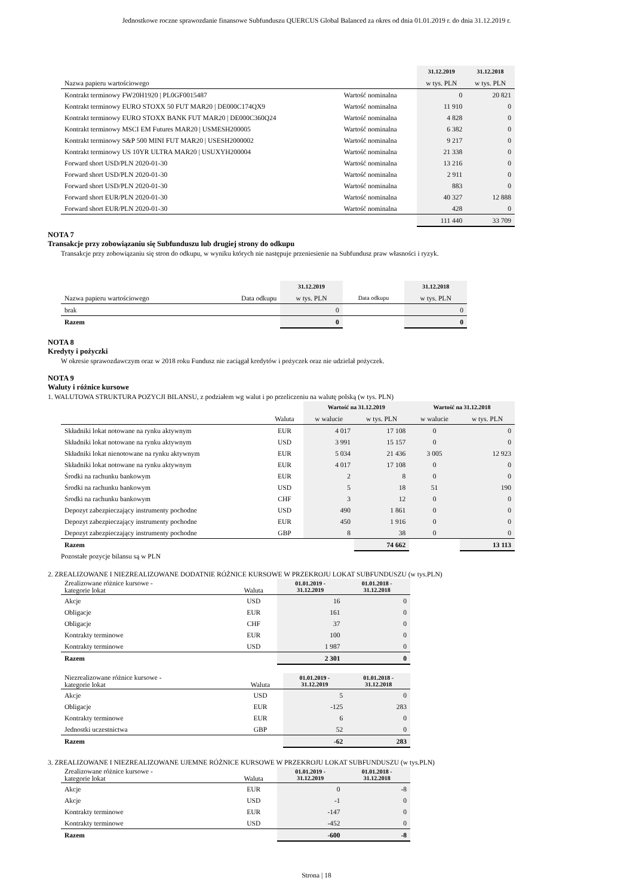Jednostkowe roczne sprawozdanie finansowe Subfunduszu QUERCUS Global Balanced za okres od dnia 01.01.2019 r. do dnia 31.12.2019 r.
| | | 31.12.2019 | 31.12.2018 |
| Nazwa papieru wartościowego | | w tys. PLN | w tys. PLN |
| Kontrakt terminowy FW20H1920 / PL0GF0015487 | Wartość nominalna | 0 | 20 821 |
| Kontrakt terminowy EURO STOXX 50 FUT MAR20 / DE000C174QX9 | Wartość nominalna | 11 910 | 0 |
| Kontrakt terminowy EURO STOXX BANK FUT MAR20 / DE000C360Q24 | Wartość nominalna | 4 828 | 0 |
| Kontrakt terminowy MSCI EM Futures MAR20 / USMESH200005 | Wartość nominalna | 6 382 | 0 |
| Kontrakt terminowy S&P 500 MINI FUT MAR20 / USESH2000002 | Wartość nominalna | 9 217 | 0 |
| Kontrakt terminowy US 10YR ULTRA MAR20 / USUXYH200004 | Wartość nominalna | 21 338 | 0 |
| Forward short USD/PLN 2020-01-30 | Wartość nominalna | 13 216 | 0 |
| Forward short USD/PLN 2020-01-30 | Wartość nominalna | 2 911 | 0 |
| Forward short USD/PLN 2020-01-30 | Wartość nominalna | 883 | 0 |
| Forward short EUR/PLN 2020-01-30 | Wartość nominalna | 40 327 | 12 888 |
| Forward short EUR/PLN 2020-01-30 | Wartość nominalna | 428 | 0 |
| | | 111 440 | 33 709 |
NOTA 7
Transakcje przy zobowiązaniu się Subfunduszu lub drugiej strony do odkupu
Transakcje przy zobowiązaniu się stron do odkupu, w wyniku których nie następuje przeniesienie na Subfundusz praw własności i ryzyk.
| | | 31.12.2019 | | 31.12.2018 |
| Nazwa papieru wartościowego | Data odkupu | w tys. PLN | Data odkupu | w tys. PLN |
| brak | | 0 | | 0 |
| Razem | | 0 | | 0 |
NOTA 8
Kredyty i pożyczki
W okresie sprawozdawczym oraz w 2018 roku Fundusz nie zaciągał kredytów i pożyczek oraz nie udzielał pożyczek.
NOTA 9
Waluty i różnice kursowe
1. WALUTOWA STRUKTURA POZYCJI BILANSU, z podziałem wg walut i po przeliczeniu na walutę polską (w tys. PLN)
| | | Wartość na 31.12.2019 | | Wartość na 31.12.2018 | |
| | Waluta | w walucie | w tys. PLN | w walucie | w tys. PLN |
| Składniki lokat notowane na rynku aktywnym | EUR | 4 017 | 17 108 | 0 | 0 |
| Składniki lokat notowane na rynku aktywnym | USD | 3 991 | 15 157 | 0 | 0 |
| Składniki lokat nienotowane na rynku aktywnym | EUR | 5 034 | 21 436 | 3 005 | 12 923 |
| Składniki lokat notowane na rynku aktywnym | EUR | 4 017 | 17 108 | 0 | 0 |
| Środki na rachunku bankowym | EUR | 2 | 8 | 0 | 0 |
| Środki na rachunku bankowym | USD | 5 | 18 | 51 | 190 |
| Środki na rachunku bankowym | CHF | 3 | 12 | 0 | 0 |
| Depozyt zabezpieczający instrumenty pochodne | USD | 490 | 1 861 | 0 | 0 |
| Depozyt zabezpieczający instrumenty pochodne | EUR | 450 | 1 916 | 0 | 0 |
| Depozyt zabezpieczający instrumenty pochodne | GBP | 8 | 38 | 0 | 0 |
| Razem | | | 74 662 | | 13 113 |
Pozostałe pozycje bilansu są w PLN
2. ZREALIZOWANE I NIEZREALIZOWANE DODATNIE RÓŻNICE KURSOWE W PRZEKROJU LOKAT SUBFUNDUSZU (w tys.PLN)
| Zrealizowane różnice kursowe - kategorie lokat | Waluta | 01.01.2019 - 31.12.2019 | 01.01.2018 - 31.12.2018 |
| Akcje | USD | 16 | 0 |
| Obligacje | EUR | 161 | 0 |
| Obligacje | CHF | 37 | 0 |
| Kontrakty terminowe | EUR | 100 | 0 |
| Kontrakty terminowe | USD | 1 987 | 0 |
| Razem | | 2 301 | 0 |
| Niezrealizowane różnice kursowe - kategorie lokat | Waluta | 01.01.2019 - 31.12.2019 | 01.01.2018 - 31.12.2018 |
| Akcje | USD | 5 | 0 |
| Obligacje | EUR | -125 | 283 |
| Kontrakty terminowe | EUR | 6 | 0 |
| Jednostki uczestnictwa | GBP | 52 | 0 |
| Razem | | -62 | 283 |
3. ZREALIZOWANE I NIEZREALIZOWANE UJEMNE RÓŻNICE KURSOWE W PRZEKROJU LOKAT SUBFUNDUSZU (w tys.PLN)
| Zrealizowane różnice kursowe - kategorie lokat | Waluta | 01.01.2019 - 31.12.2019 | 01.01.2018 - 31.12.2018 |
| Akcje | EUR | 0 | -8 |
| Akcje | USD | -1 | 0 |
| Kontrakty terminowe | EUR | -147 | 0 |
| Kontrakty terminowe | USD | -452 | 0 |
| Razem | | -600 | -8 |
Strona | 18